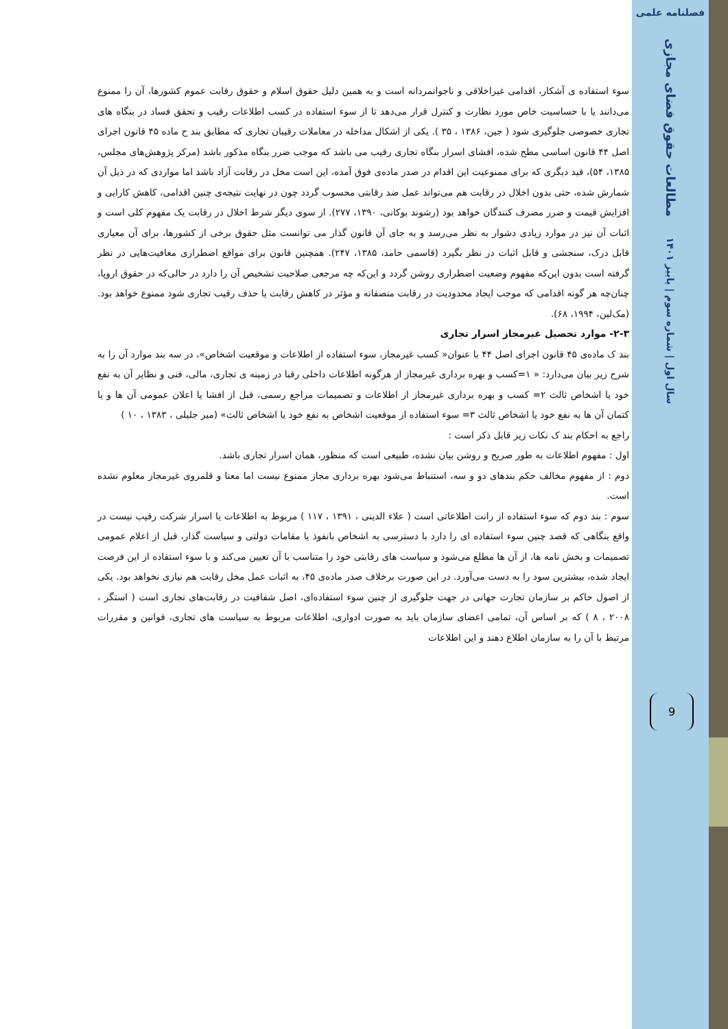فصلنامه علمی
مطالعات حقوق فضای مجازی
سال اول | شماره سوم | پاییز ۱۴۰۱
9
سوء استفاده ی آشکار، اقدامی غیراخلاقی و ناجوانمردانه است و به همین دلیل حقوق اسلام و حقوق رقابت عموم کشورها، آن را ممنوع می‌دانند یا با حساسیت خاص مورد نظارت و کنترل قرار می‌دهد تا از سوء استفاده در کسب اطلاعات رقیب و تحقق فساد در بنگاه های تجاری خصوصی جلوگیری شود ( جین، ۱۳۸۶ ، ۳۵ ). یکی از اشکال مداخله در معاملات رقیبان تجاری که مطابق بند ح ماده ۴۵ قانون اجرای اصل ۴۴ قانون اساسی مطح شده، افشای اسرار بنگاه تجاری رقیب می باشد که موجب ضرر بنگاه مذکور باشد (مرکز پژوهش‌های مجلس، ۱۳۸۵، ۵۴)، قید دیگری که برای ممنوعیت این اقدام در صدر ماده‌ی فوق آمده، این است مخل در رقابت آزاد باشد اما مواردی که در ذیل آن شمارش شده، حتی بدون اخلال در رقابت هم می‌تواند عمل ضد رقابتی محسوب گردد چون در نهایت نتیجه‌ی چنین اقدامی، کاهش کارایی و افزایش قیمت و ضرر مصرف کنندگان خواهد بود (رشوند بوکانی، ۱۳۹۰، ۲۷۷). از سوی دیگر شرط اخلال در رقابت یک مفهوم کلی است و اثبات آن نیز در موارد زیادی دشوار به نظر می‌رسد و به جای آن قانون گذار می توانست مثل حقوق برخی از کشورها، برای آن معیاری قابل درک، سنجشی و قابل اثبات در نظر بگیرد (قاسمی حامد، ۱۳۸۵، ۲۴۷). همچنین قانون برای مواقع اضطراری معافیت‌هایی در نظر گرفته است بدون این‌که مفهوم وضعیت اضطراری روشن گردد و این‌که چه مرجعی صلاحیت تشخیص آن را دارد در حالی‌که در حقوق اروپا، چنان‌چه هر گونه اقدامی که موجب ایجاد محدودیت در رقابت منصفانه و مؤثر در کاهش رقابت یا حذف رقیب تجاری شود ممنوع خواهد بود. (مک‌لین، ۱۹۹۴، ۶۸).
۲-۳- موارد تحصیل غیرمجاز اسرار تجاری
بند ک ماده‌ی ۴۵ قانون اجرای اصل ۴۴ با عنوان« کسب غیرمجاز، سوء استفاده از اطلاعات و موقعیت اشخاص»، در سه بند موارد آن را به شرح زیر بیان می‌دارد: « ۱=کسب و بهره برداری غیرمجاز از هرگونه اطلاعات داخلی رقبا در زمینه ی تجاری، مالی، فنی و نظایر آن به نفع خود یا اشخاص ثالث ۲= کسب و بهره برداری غیرمجاز از اطلاعات و تصمیمات مراجع رسمی، قبل از افشا یا اعلان عمومی آن ها و یا کتمان آن ها به نفع خود یا اشخاص ثالث ۳= سوء استفاده از موقعیت اشخاص به نفع خود یا اشخاص ثالث» (میر جلیلی ، ۱۳۸۳ ، ۱۰ )
راجع به احکام بند ک نکات زیر قابل ذکر است :
اول : مفهوم اطلاعات به طور صریح و روشن بیان نشده، طبیعی است که منظور، همان اسرار تجاری باشد.
دوم : از مفهوم مخالف حکم بندهای دو و سه، استنباط می‌شود بهره برداری مجاز ممنوع نیست اما معنا و قلمروی غیرمجاز معلوم نشده است.
سوم : بند دوم که سوء استفاده از رانت اطلاعاتی است ( علاء الدینی ، ۱۳۹۱ ، ۱۱۷ ) مربوط به اطلاعات یا اسرار شرکت رقیب نیست در واقع بنگاهی که قصد چنین سوء استفاده ای را دارد با دسترسی به اشخاص بانفوذ یا مقامات دولتی و سیاست گذار، قبل از اعلام عمومی تصمیمات و بخش نامه ها، از آن ها مطلع می‌شود و سیاست های رقابتی خود را متناسب با آن تعیین می‌کند و با سوء استفاده از این فرصت ایجاد شده، بیشترین سود را به دست می‌آورد. در این صورت برخلاف صدر ماده‌ی ۴۵، به اثبات عمل مخل رقابت هم نیازی نخواهد بود. یکی از اصول حاکم بر سازمان تجارت جهانی در جهت جلوگیری از چنین سوء استفاده‌ای، اصل شفافیت در رقابت‌های تجاری است ( استگر ، ۲۰۰۸ ، ۸ ) که بر اساس آن، تمامی اعضای سازمان باید به صورت ادواری، اطلاعات مربوط به سیاست های تجاری، قوانین و مقررات مرتبط با آن را به سازمان اطلاع دهند و این اطلاعات